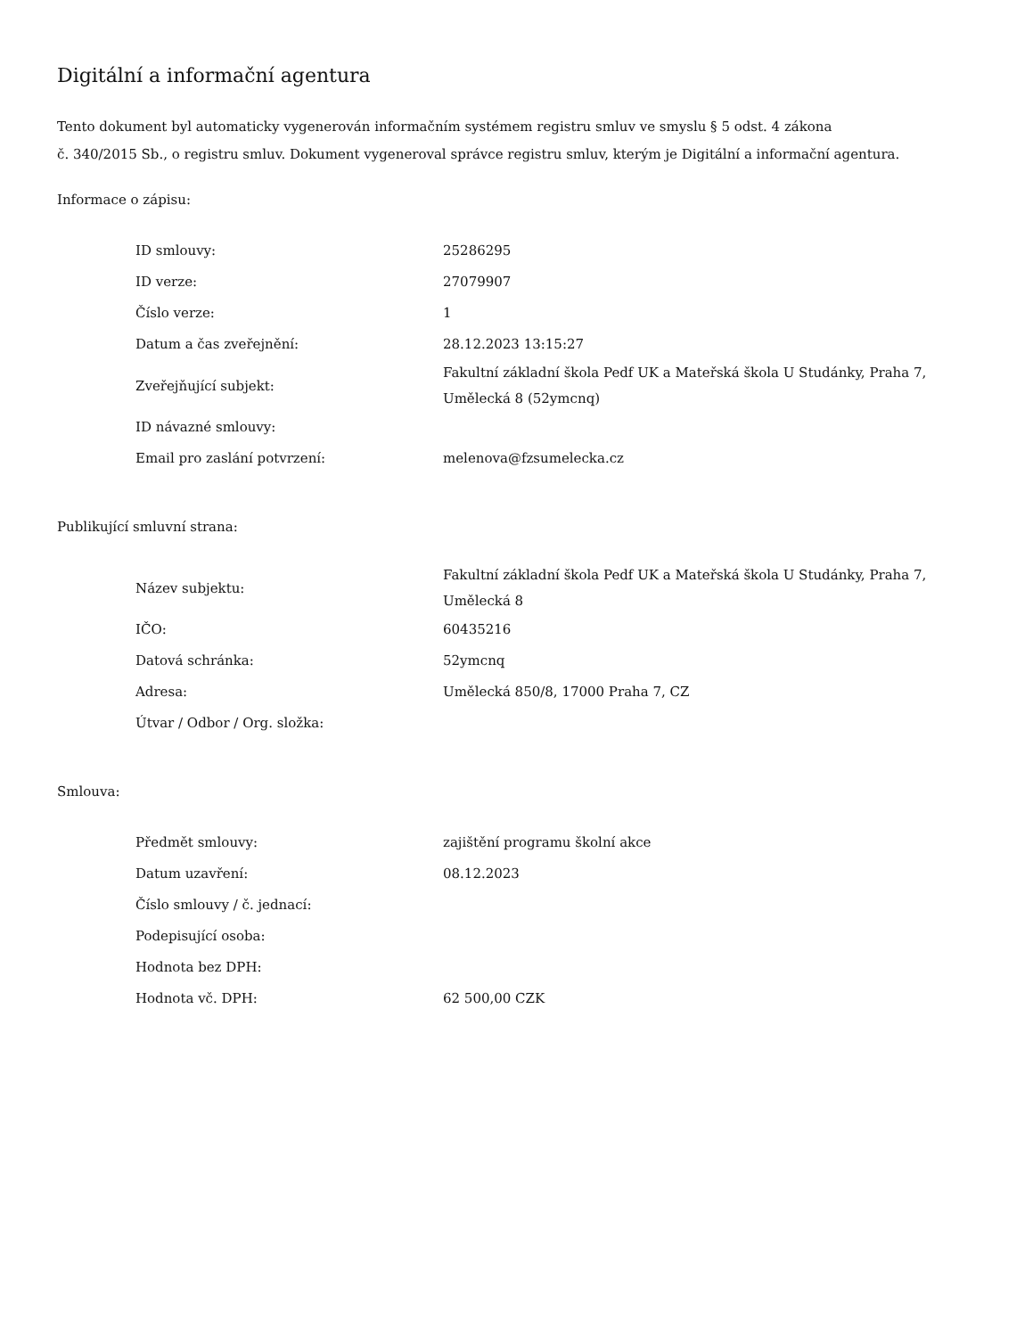Digitální a informační agentura
Tento dokument byl automaticky vygenerován informačním systémem registru smluv ve smyslu § 5 odst. 4 zákona
č. 340/2015 Sb., o registru smluv. Dokument vygeneroval správce registru smluv, kterým je Digitální a informační agentura.
Informace o zápisu:
| ID smlouvy: | 25286295 |
| ID verze: | 27079907 |
| Číslo verze: | 1 |
| Datum a čas zveřejnění: | 28.12.2023 13:15:27 |
| Zveřejňující subjekt: | Fakultní základní škola Pedf UK a Mateřská škola U Studánky, Praha 7, Umělecká 8 (52ymcnq) |
| ID návazné smlouvy: | |
| Email pro zaslání potvrzení: | melenova@fzsumelecka.cz |
Publikující smluvní strana:
| Název subjektu: | Fakultní základní škola Pedf UK a Mateřská škola U Studánky, Praha 7, Umělecká 8 |
| IČO: | 60435216 |
| Datová schránka: | 52ymcnq |
| Adresa: | Umělecká 850/8, 17000 Praha 7, CZ |
| Útvar / Odbor / Org. složka: | |
Smlouva:
| Předmět smlouvy: | zajištění programu školní akce |
| Datum uzavření: | 08.12.2023 |
| Číslo smlouvy / č. jednací: | |
| Podepisující osoba: | |
| Hodnota bez DPH: | |
| Hodnota vč. DPH: | 62 500,00 CZK |